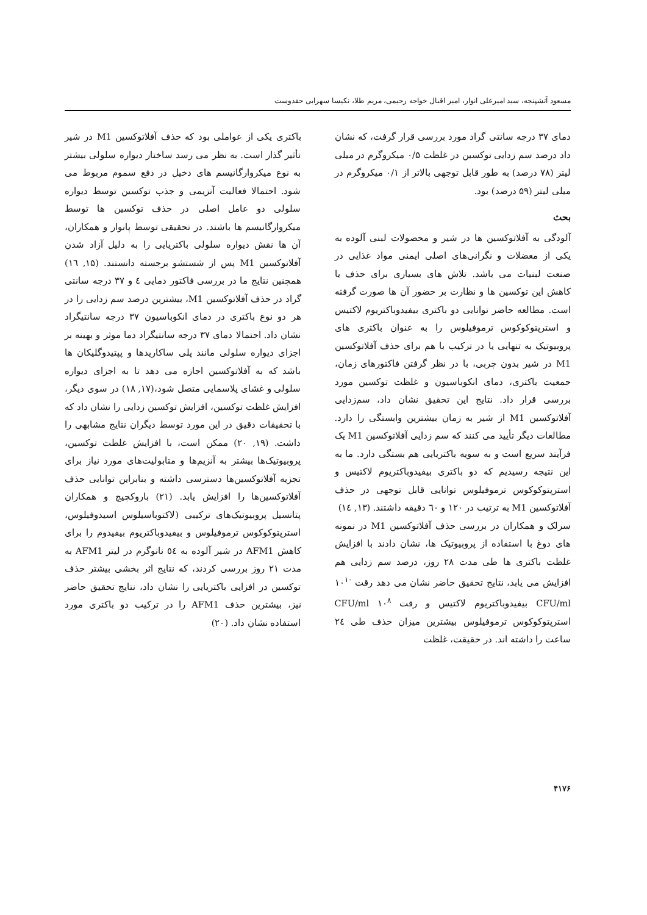مسعود آتشپنجه، سید امیرعلی انوار، امیر اقبال خواجه رحیمی، مریم طلا، نکیسا سهرابی حقدوست
دمای ۳۷ درجه سانتی گراد مورد بررسی قرار گرفت، که نشان داد درصد سم زدایی توکسین در غلظت ۰/۵ میکروگرم در میلی لیتر (۷۸ درصد) به طور قابل توجهی بالاتر از ۰/۱ میکروگرم در میلی لیتر (۵۹ درصد) بود.
بحث
آلودگی به آفلاتوکسین ها در شیر و محصولات لبنی آلوده به یکی از معضلات و نگرانی‌های اصلی ایمنی مواد غذایی در صنعت لبنیات می باشد. تلاش های بسیاری برای حذف یا کاهش این توکسین ها و نظارت بر حضور آن ها صورت گرفته است. مطالعه حاضر توانایی دو باکتری بیفیدوباکتریوم لاکتیس و استرپتوکوکوس ترموفیلوس را به عنوان باکتری های پروبیوتیک به تنهایی یا در ترکیب با هم برای حذف آفلاتوکسین M1 در شیر بدون چربی، با در نظر گرفتن فاکتورهای زمان، جمعیت باکتری، دمای انکوباسیون و غلظت توکسین مورد بررسی قرار داد. نتایج این تحقیق نشان داد، سم‌زدایی آفلاتوکسین M1 از شیر به زمان بیشترین وابستگی را دارد. مطالعات دیگر تأیید می کنند که سم زدایی آفلاتوکسین M1 یک فرآیند سریع است و به سویه باکتریایی هم بستگی دارد. ما به این نتیجه رسیدیم که دو باکتری بیفیدوباکتریوم لاکتیس و استرپتوکوکوس ترموفیلوس توانایی قابل توجهی در حذف آفلاتوکسین M1 به ترتیب در ۱۲۰ و ٦۰ دقیقه داشتند. (۱۳, ١٤)
سرلک و همکاران در بررسی حذف آفلاتوکسین M1 در نمونه های دوغ با استفاده از پروبیوتیک ها، نشان دادند با افزایش غلظت باکتری ها طی مدت ۲۸ روز، درصد سم زدایی هم افزایش می یابد، نتایج تحقیق حاضر نشان می دهد رقت ۱۰<sup>۱۰</sup> CFU/ml بیفیدوباکتریوم لاکتیس و رقت ۱۰<sup>۸</sup> CFU/ml استرپتوکوکوس ترموفیلوس بیشترین میزان حذف طی ٢٤ ساعت را داشته اند. در حقیقت، غلظت
باکتری یکی از عواملی بود که حذف آفلاتوکسین M1 در شیر تأثیر گذار است. به نظر می رسد ساختار دیواره سلولی بیشتر به نوع میکروارگانیسم های دخیل در دفع سموم مربوط می شود. احتمالا فعالیت آنزیمی و جذب توکسین توسط دیواره سلولی دو عامل اصلی در حذف توکسین ها توسط میکروارگانیسم ها باشند. در تحقیقی توسط پانوار و همکاران، آن ها نقش دیواره سلولی باکتریایی را به دلیل آزاد شدن آفلاتوکسین M1 پس از شستشو برجسته دانستند. (۱۵, ١٦) همچنین نتایج ما در بررسی فاکتور دمایی ٤ و ۳۷ درجه سانتی گراد در حذف آفلاتوکسین M1، بیشترین درصد سم زدایی را در هر دو نوع باکتری در دمای انکوباسیون ۳۷ درجه سانتیگراد نشان داد. احتمالا دمای ۳۷ درجه سانتیگراد دما موثر و بهینه بر اجزای دیواره سلولی مانند پلی ساکاریدها و پپتیدوگلیکان ها باشد که به آفلاتوکسین اجازه می دهد تا به اجزای دیواره سلولی و غشای پلاسمایی متصل شود،(۱۷, ۱۸) در سوی دیگر، افزایش غلظت توکسین، افزایش توکسین زدایی را نشان داد که با تحقیقات دقیق در این مورد توسط دیگران نتایج مشابهی را داشت. (۱۹, ۲۰) ممکن است، با افزایش غلظت توکسین، پروبیوتیک‌ها بیشتر به آنزیم‌ها و متابولیت‌های مورد نیاز برای تجزیه آفلاتوکسین‌ها دسترسی داشته و بنابراین توانایی حذف آفلاتوکسین‌ها را افزایش یابد. (۲۱) باروکچیچ و همکاران پتانسیل پروبیوتیک‌های ترکیبی (لاکتوباسیلوس اسیدوفیلوس، استرپتوکوکوس ترموفیلوس و بیفیدوباکتریوم بیفیدوم را برای کاهش AFM1 در شیر آلوده به ٥٤ نانوگرم در لیتر AFM1 به مدت ۲۱ روز بررسی کردند، که نتایج اثر بخشی بیشتر حذف توکسین در افزایی باکتریایی را نشان داد، نتایج تحقیق حاضر نیز، بیشترین حذف AFM1 را در ترکیب دو باکتری مورد استفاده نشان داد. (۲۰)
۴۱۷۶